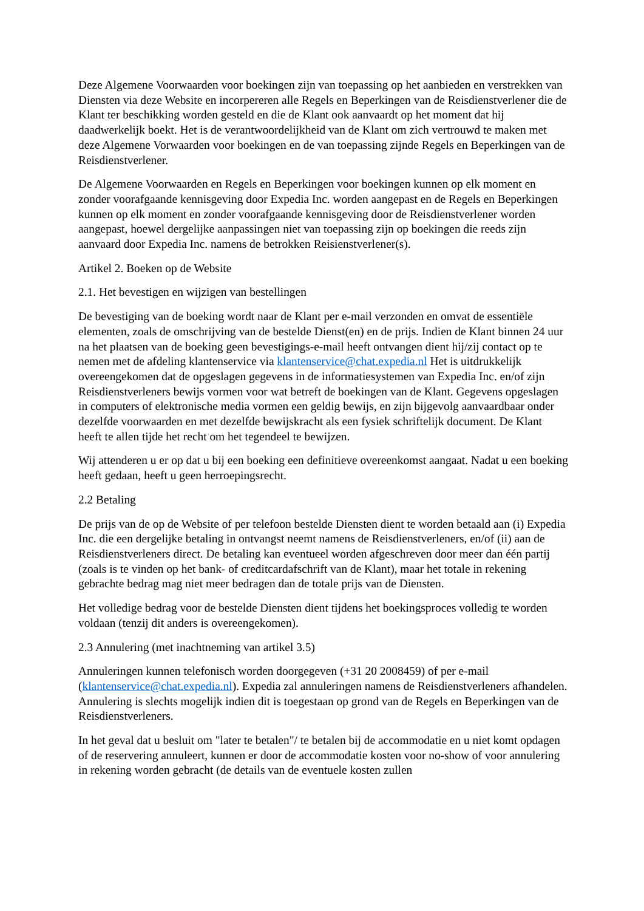Deze Algemene Voorwaarden voor boekingen zijn van toepassing op het aanbieden en verstrekken van Diensten via deze Website en incorpereren alle Regels en Beperkingen van de Reisdienstverlener die de Klant ter beschikking worden gesteld en die de Klant ook aanvaardt op het moment dat hij daadwerkelijk boekt. Het is de verantwoordelijkheid van de Klant om zich vertrouwd te maken met deze Algemene Vorwaarden voor boekingen en de van toepassing zijnde Regels en Beperkingen van de Reisdienstverlener.
De Algemene Voorwaarden en Regels en Beperkingen voor boekingen kunnen op elk moment en zonder voorafgaande kennisgeving door Expedia Inc. worden aangepast en de Regels en Beperkingen kunnen op elk moment en zonder voorafgaande kennisgeving door de Reisdienstverlener worden aangepast, hoewel dergelijke aanpassingen niet van toepassing zijn op boekingen die reeds zijn aanvaard door Expedia Inc. namens de betrokken Reisienstverlener(s).
Artikel 2. Boeken op de Website
2.1. Het bevestigen en wijzigen van bestellingen
De bevestiging van de boeking wordt naar de Klant per e-mail verzonden en omvat de essentiële elementen, zoals de omschrijving van de bestelde Dienst(en) en de prijs. Indien de Klant binnen 24 uur na het plaatsen van de boeking geen bevestigings-e-mail heeft ontvangen dient hij/zij contact op te nemen met de afdeling klantenservice via klantenservice@chat.expedia.nl Het is uitdrukkelijk overeengekomen dat de opgeslagen gegevens in de informatiesystemen van Expedia Inc. en/of zijn Reisdienstverleners bewijs vormen voor wat betreft de boekingen van de Klant. Gegevens opgeslagen in computers of elektronische media vormen een geldig bewijs, en zijn bijgevolg aanvaardbaar onder dezelfde voorwaarden en met dezelfde bewijskracht als een fysiek schriftelijk document. De Klant heeft te allen tijde het recht om het tegendeel te bewijzen.
Wij attenderen u er op dat u bij een boeking een definitieve overeenkomst aangaat. Nadat u een boeking heeft gedaan, heeft u geen herroepingsrecht.
2.2 Betaling
De prijs van de op de Website of per telefoon bestelde Diensten dient te worden betaald aan (i) Expedia Inc. die een dergelijke betaling in ontvangst neemt namens de Reisdienstverleners, en/of (ii) aan de Reisdienstverleners direct. De betaling kan eventueel worden afgeschreven door meer dan één partij (zoals is te vinden op het bank- of creditcardafschrift van de Klant), maar het totale in rekening gebrachte bedrag mag niet meer bedragen dan de totale prijs van de Diensten.
Het volledige bedrag voor de bestelde Diensten dient tijdens het boekingsproces volledig te worden voldaan (tenzij dit anders is overeengekomen).
2.3 Annulering (met inachtneming van artikel 3.5)
Annuleringen kunnen telefonisch worden doorgegeven (+31 20 2008459) of per e-mail (klantenservice@chat.expedia.nl). Expedia zal annuleringen namens de Reisdienstverleners afhandelen. Annulering is slechts mogelijk indien dit is toegestaan op grond van de Regels en Beperkingen van de Reisdienstverleners.
In het geval dat u besluit om "later te betalen"/ te betalen bij de accommodatie en u niet komt opdagen of de reservering annuleert, kunnen er door de accommodatie kosten voor no-show of voor annulering in rekening worden gebracht (de details van de eventuele kosten zullen